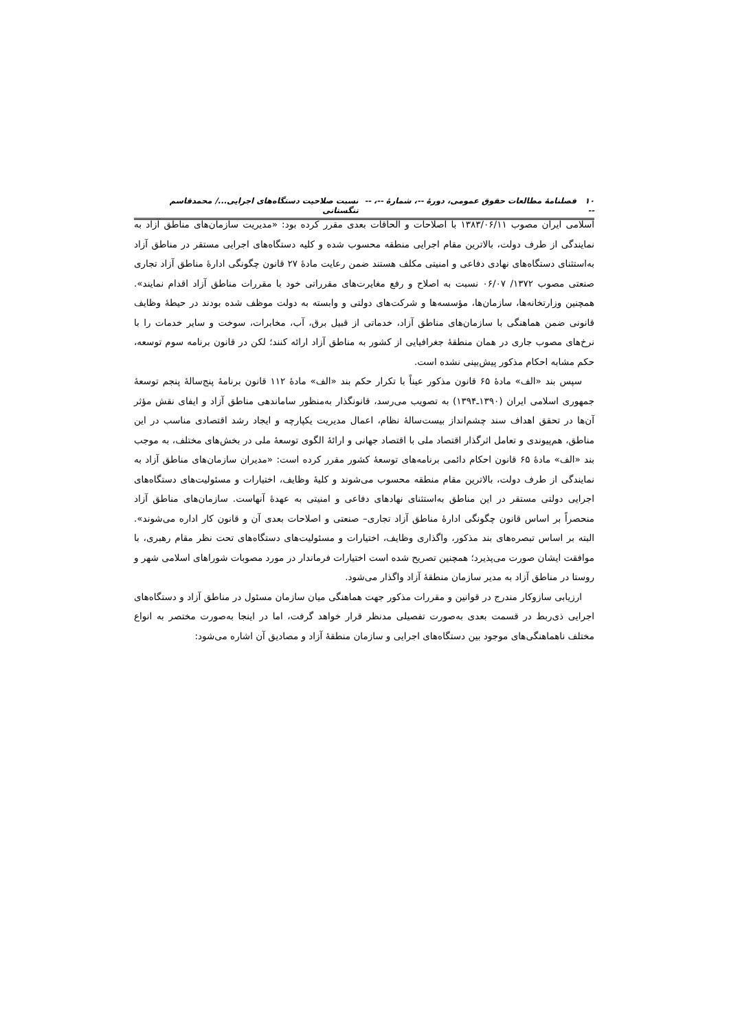۱۰ فصلنامهٔ مطالعات حقوق عمومی، دورهٔ --، شمارهٔ --، -- -- نسبت صلاحیت دستگاه‌های اجرایی.../ محمدقاسم تنگستانی
اسلامی ایران مصوب ۱۳۸۳/۰۶/۱۱ با اصلاحات و الحاقات بعدی مقرر کرده بود: «مدیریت سازمان‌های مناطق آزاد به نمایندگی از طرف دولت، بالاترین مقام اجرایی منطقه محسوب شده و کلیه دستگاه‌های اجرایی مستقر در مناطق آزاد به‌استثنای دستگاه‌های نهادی دفاعی و امنیتی مکلف هستند ضمن رعایت مادهٔ ۲۷ قانون چگونگی ادارهٔ مناطق آزاد تجاری صنعتی مصوب ۱۳۷۲/ ۰۶/۰۷ نسبت به اصلاح و رفع مغایرت‌های مقرراتی خود با مقررات مناطق آزاد اقدام نمایند». همچنین وزارتخانه‌ها، سازمان‌ها، مؤسسه‌ها و شرکت‌های دولتی و وابسته به دولت موظف شده بودند در حیطهٔ وظایف قانونی ضمن هماهنگی با سازمان‌های مناطق آزاد، خدماتی از قبیل برق، آب، مخابرات، سوخت و سایر خدمات را با نرخ‌های مصوب جاری در همان منطقهٔ جغرافیایی از کشور به مناطق آزاد ارائه کنند؛ لکن در قانون برنامه سوم توسعه، حکم مشابه احکام مذکور پیش‌بینی نشده است.
سپس بند «الف» مادهٔ ۶۵ قانون مذکور عیناً با تکرار حکم بند «الف» مادهٔ ۱۱۲ قانون برنامهٔ پنج‌سالهٔ پنجم توسعهٔ جمهوری اسلامی ایران (۱۳۹۰ـ۱۳۹۴) به تصویب می‌رسد، قانونگذار به‌منظور ساماندهی مناطق آزاد و ایفای نقش مؤثر آن‌ها در تحقق اهداف سند چشم‌انداز بیست‌سالهٔ نظام، اعمال مدیریت یکپارچه و ایجاد رشد اقتصادی مناسب در این مناطق، هم‌پیوندی و تعامل اثرگذار اقتصاد ملی با اقتصاد جهانی و ارائهٔ الگوی توسعهٔ ملی در بخش‌های مختلف، به موجب بند «الف» مادهٔ ۶۵ قانون احکام دائمی برنامه‌های توسعهٔ کشور مقرر کرده است: «مدیران سازمان‌های مناطق آزاد به نمایندگی از طرف دولت، بالاترین مقام منطقه محسوب می‌شوند و کلیهٔ وظایف، اختیارات و مسئولیت‌های دستگاه‌های اجرایی دولتی مستقر در این مناطق به‌استثنای نهادهای دفاعی و امنیتی به عهدهٔ آنهاست. سازمان‌های مناطق آزاد منحصراً بر اساس قانون چگونگی ادارهٔ مناطق آزاد تجاری– صنعتی و اصلاحات بعدی آن و قانون کار اداره می‌شوند». البته بر اساس تبصره‌های بند مذکور، واگذاری وظایف، اختیارات و مسئولیت‌های دستگاه‌های تحت نظر مقام رهبری، با موافقت ایشان صورت می‌پذیرد؛ همچنین تصریح شده است اختیارات فرماندار در مورد مصوبات شوراهای اسلامی شهر و روستا در مناطق آزاد به مدیر سازمان منطقهٔ آزاد واگذار می‌شود.
ارزیابی سازوکار مندرج در قوانین و مقررات مذکور جهت هماهنگی میان سازمان مسئول در مناطق آزاد و دستگاه‌های اجرایی ذی‌ربط در قسمت بعدی به‌صورت تفصیلی مدنظر قرار خواهد گرفت، اما در اینجا به‌صورت مختصر به انواع مختلف ناهماهنگی‌های موجود بین دستگاه‌های اجرایی و سازمان منطقهٔ آزاد و مصادیق آن اشاره می‌شود: